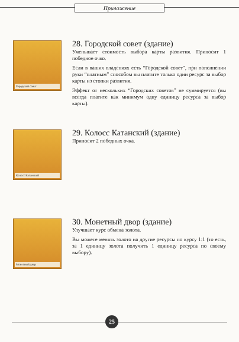Приложение
Городской совет
28. Городской совет (здание)
Уменьшает стоимость выбора карты развития. Приносит 1 победное очко.
Если в ваших владениях есть “Городской совет”, при пополнении руки “платным” способом вы платите только один ресурс за выбор карты из стопки развития.
Эффект от нескольких “Городских советов” не суммируется (вы всегда платите как минимум одну единицу ресурса за выбор карты).
Колосс Катанский
29. Колосс Катанский (здание)
Приносит 2 победных очка.
Монетный двор
30. Монетный двор (здание)
Улучшает курс обмена золота.
Вы можете менять золото на другие ресурсы по курсу 1:1 (то есть, за 1 единицу золота получить 1 единицу ресурса по своему выбору).
25